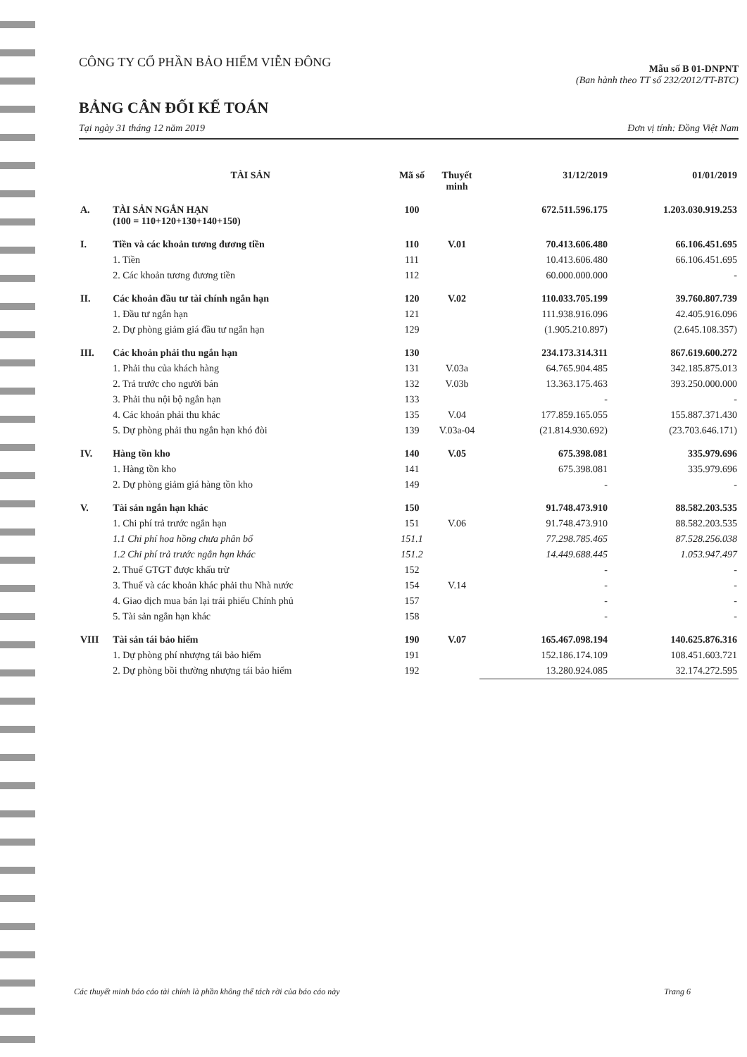CÔNG TY CỔ PHẦN BẢO HIỂM VIỄN ĐÔNG
Mẫu số B 01-DNPNT
(Ban hành theo TT số 232/2012/TT-BTC)
BẢNG CÂN ĐỐI KẾ TOÁN
Tại ngày 31 tháng 12 năm 2019 Đơn vị tính: Đồng Việt Nam
| | TÀI SẢN | Mã số | Thuyết minh | 31/12/2019 | 01/01/2019 |
| --- | --- | --- | --- | --- | --- |
| A. | TÀI SẢN NGẮN HẠN (100 = 110+120+130+140+150) | 100 | | 672.511.596.175 | 1.203.030.919.253 |
| I. | Tiền và các khoản tương đương tiền | 110 | V.01 | 70.413.606.480 | 66.106.451.695 |
| | 1. Tiền | 111 | | 10.413.606.480 | 66.106.451.695 |
| | 2. Các khoản tương đương tiền | 112 | | 60.000.000.000 | - |
| II. | Các khoản đầu tư tài chính ngắn hạn | 120 | V.02 | 110.033.705.199 | 39.760.807.739 |
| | 1. Đầu tư ngắn hạn | 121 | | 111.938.916.096 | 42.405.916.096 |
| | 2. Dự phòng giảm giá đầu tư ngắn hạn | 129 | | (1.905.210.897) | (2.645.108.357) |
| III. | Các khoản phải thu ngắn hạn | 130 | | 234.173.314.311 | 867.619.600.272 |
| | 1. Phải thu của khách hàng | 131 | V.03a | 64.765.904.485 | 342.185.875.013 |
| | 2. Trả trước cho người bán | 132 | V.03b | 13.363.175.463 | 393.250.000.000 |
| | 3. Phải thu nội bộ ngắn hạn | 133 | | - | - |
| | 4. Các khoản phải thu khác | 135 | V.04 | 177.859.165.055 | 155.887.371.430 |
| | 5. Dự phòng phải thu ngắn hạn khó đòi | 139 | V.03a-04 | (21.814.930.692) | (23.703.646.171) |
| IV. | Hàng tồn kho | 140 | V.05 | 675.398.081 | 335.979.696 |
| | 1. Hàng tồn kho | 141 | | 675.398.081 | 335.979.696 |
| | 2. Dự phòng giảm giá hàng tồn kho | 149 | | - | - |
| V. | Tài sản ngắn hạn khác | 150 | | 91.748.473.910 | 88.582.203.535 |
| | 1. Chi phí trả trước ngắn hạn | 151 | V.06 | 91.748.473.910 | 88.582.203.535 |
| | 1.1 Chi phí hoa hồng chưa phân bổ | 151.1 | | 77.298.785.465 | 87.528.256.038 |
| | 1.2 Chi phí trả trước ngắn hạn khác | 151.2 | | 14.449.688.445 | 1.053.947.497 |
| | 2. Thuế GTGT được khấu trừ | 152 | | - | - |
| | 3. Thuế và các khoản khác phải thu Nhà nước | 154 | V.14 | - | - |
| | 4. Giao dịch mua bán lại trái phiếu Chính phủ | 157 | | - | - |
| | 5. Tài sản ngắn hạn khác | 158 | | - | - |
| VIII | Tài sản tái bảo hiểm | 190 | V.07 | 165.467.098.194 | 140.625.876.316 |
| | 1. Dự phòng phí nhượng tái bảo hiểm | 191 | | 152.186.174.109 | 108.451.603.721 |
| | 2. Dự phòng bồi thường nhượng tái bảo hiểm | 192 | | 13.280.924.085 | 32.174.272.595 |
Các thuyết minh báo cáo tài chính là phần không thể tách rời của báo cáo này Trang 6